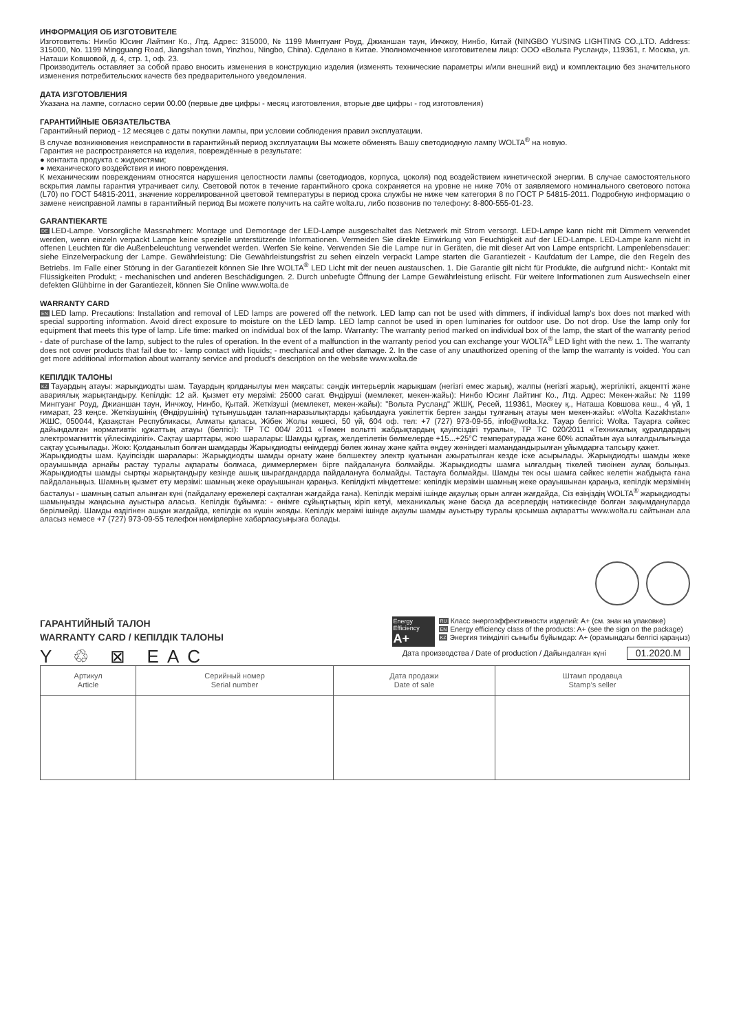ИНФОРМАЦИЯ ОБ ИЗГОТОВИТЕЛЕ
Изготовитель: Нинбо Юсинг Лайтинг Ко., Лтд. Адрес: 315000, № 1199 Минггуанг Роуд, Джианшан таун, Инчжоу, Нинбо, Китай (NINGBO YUSING LIGHTING CO.,LTD. Address: 315000, No. 1199 Mingguang Road, Jiangshan town, Yinzhou, Ningbo, China). Сделано в Китае. Уполномоченное изготовителем лицо: ООО «Вольта Русланд», 119361, г. Москва, ул. Наташи Ковшовой, д. 4, стр. 1, оф. 23.
Производитель оставляет за собой право вносить изменения в конструкцию изделия (изменять технические параметры и/или внешний вид) и комплектацию без значительного изменения потребительских качеств без предварительного уведомления.
ДАТА ИЗГОТОВЛЕНИЯ
Указана на лампе, согласно серии 00.00 (первые две цифры - месяц изготовления, вторые две цифры - год изготовления)
ГАРАНТИЙНЫЕ ОБЯЗАТЕЛЬСТВА
Гарантийный период - 12 месяцев с даты покупки лампы, при условии соблюдения правил эксплуатации.
В случае возникновения неисправности в гарантийный период эксплуатации Вы можете обменять Вашу светодиодную лампу WOLTA<sup>®</sup> на новую.
Гарантия не распространяется на изделия, повреждённые в результате:
● контакта продукта с жидкостями;
● механического воздействия и иного повреждения.
К механическим повреждениям относятся нарушения целостности лампы (светодиодов, корпуса, цоколя) под воздействием кинетической энергии. В случае самостоятельного вскрытия лампы гарантия утрачивает силу. Световой поток в течение гарантийного срока сохраняется на уровне не ниже 70% от заявляемого номинального светового потока (L70) по ГОСТ 54815-2011, значение коррелированной цветовой температуры в период срока службы не ниже чем категория 8 по ГОСТ Р 54815-2011. Подробную информацию о замене неисправной лампы в гарантийный период Вы можете получить на сайте wolta.ru, либо позвонив по телефону: 8-800-555-01-23.
GARANTIEKARTE
DE LED-Lampe. Vorsorgliche Massnahmen: Montage und Demontage der LED-Lampe ausgeschaltet das Netzwerk mit Strom versorgt. LED-Lampe kann nicht mit Dimmern verwendet werden, wenn einzeln verpackt Lampe keine spezielle unterstützende Informationen. Vermeiden Sie direkte Einwirkung von Feuchtigkeit auf der LED-Lampe. LED-Lampe kann nicht in offenen Leuchten für die Außenbeleuchtung verwendet werden. Werfen Sie keine. Verwenden Sie die Lampe nur in Geräten, die mit dieser Art von Lampe entspricht. Lampenlebensdauer: siehe Einzelverpackung der Lampe. Gewährleistung: Die Gewährleistungsfrist zu sehen einzeln verpackt Lampe starten die Garantiezeit - Kaufdatum der Lampe, die den Regeln des Betriebs. Im Falle einer Störung in der Garantiezeit können Sie Ihre WOLTA<sup>®</sup> LED Licht mit der neuen austauschen. 1. Die Garantie gilt nicht für Produkte, die aufgrund nicht:- Kontakt mit Flüssigkeiten Produkt; - mechanischen und anderen Beschädigungen. 2. Durch unbefugte Öffnung der Lampe Gewährleistung erlischt. Für weitere Informationen zum Auswechseln einer defekten Glühbirne in der Garantiezeit, können Sie Online www.wolta.de
WARRANTY CARD
EN LED lamp. Precautions: Installation and removal of LED lamps are powered off the network. LED lamp can not be used with dimmers, if individual lamp's box does not marked with special supporting information. Avoid direct exposure to moisture on the LED lamp. LED lamp cannot be used in open luminaries for outdoor use. Do not drop. Use the lamp only for equipment that meets this type of lamp. Life time: marked on individual box of the lamp. Warranty: The warranty period marked on individual box of the lamp, the start of the warranty period - date of purchase of the lamp, subject to the rules of operation. In the event of a malfunction in the warranty period you can exchange your WOLTA<sup>®</sup> LED light with the new. 1. The warranty does not cover products that fail due to: - lamp contact with liquids; - mechanical and other damage. 2. In the case of any unauthorized opening of the lamp the warranty is voided. You can get more additional information about warranty service and product's description on the website www.wolta.de
КЕПІЛДІК ТАЛОНЫ
KZ Тауардың атауы: жарықдиодты шам. Тауардың қолданылуы мен мақсаты: сәндік интерьерлік жарықшам (негізгі емес жарық), жалпы (негізгі жарық), жергілікті, акцентті және авариялық жарықтандыру. Кепілдік: 12 ай. Қызмет ету мерзімі: 25000 сағат. Өндіруші (мемлекет, мекен-жайы): Нинбо Юсинг Лайтинг Ко., Лтд. Адрес: Мекен-жайы: № 1199 Минггуанг Роуд, Джианшан таун, Инчжоу, Нинбо, Қытай. Жеткізуші (мемлекет, мекен-жайы): "Вольта Русланд" ЖШҚ, Ресей, 119361, Мәскеу қ., Наташа Ковшова көш., 4 үй, 1 ғимарат, 23 кеңсе. Жеткізушінің (Өндірушінің) тұтынушыдан талап-наразылықтарды қабылдауға уәкілеттік берген заңды тұлғаның атауы мен мекен-жайы: «Wolta Kazakhstan» ЖШС, 050044, Қазақстан Республикасы, Алматы қаласы, Жібек Жолы көшесі, 50 үй, 604 оф. тел: +7 (727) 973-09-55, info@wolta.kz. Тауар белгісі: Wolta. Тауарға сәйкес дайындалған нормативтік құжаттың атауы (белгісі): ТР ТС 004/ 2011 «Төмен вольтті жабдықтардың қауіпсіздігі туралы», ТР ТС 020/2011 «Техникалық құралдардың электромагниттік үйлесімділігі». Сақтау шарттары, жою шаралары: Шамды құрғақ, желдетілетін бөлмелерде +15...+25°С температурада және 60% аспайтын ауа ылғалдылығында сақтау ұсынылады. Жою: Қолданылып болған шамдарды Жарықдиодты өнімдерді бөлек жинау және қайта өңдеу жөніндегі мамандандырылған ұйымдарға тапсыру қажет.
Жарықдиодты шам. Қауіпсіздік шаралары: Жарықдиодты шамды орнату және бөлшектеу электр қуатынан ажыратылған кезде іске асырылады. Жарықдиодты шамды жеке орауышында арнайы растау туралы ақпараты болмаса, диммерлермен бірге пайдалануға болмайды. Жарықдиодты шамға ылғалдың тікелей тиюінен аулақ болыңыз. Жарықдиодты шамды сыртқы жарықтандыру кезінде ашық шырағдандарда пайдалануға болмайды. Тастауға болмайды. Шамды тек осы шамға сәйкес келетін жабдықта ғана пайдаланыңыз. Шамның қызмет ету мерзімі: шамның жеке орауышынан қараңыз. Кепілдікті міндеттеме: кепілдік мерзімін шамның жеке орауышынан қараңыз, кепілдік мерзімінің басталуы - шамның сатып алынған күні (пайдалану ережелері сақталған жағдайда ғана). Кепілдік мерзімі ішінде ақаулық орын алған жағдайда, Сіз өзіңіздің WOLTA<sup>®</sup> жарықдиодты шамыңызды жаңасына ауыстыра аласыз. Кепілдік бұйымға: - өнімге сұйықтықтың кіріп кетуі, механикалық және басқа да әсерлердің нәтижесінде болған зақымдануларда берілмейді. Шамды өздігінен ашқан жағдайда, кепілдік өз күшін жояды. Кепілдік мерзімі ішінде ақаулы шамды ауыстыру туралы қосымша ақпаратты www.wolta.ru сайтынан ала аласыз немесе +7 (727) 973-09-55 телефон нөмірлеріне хабарласуыңызға болады.
ГАРАНТИЙНЫЙ ТАЛОН
WARRANTY CARD / КЕПІЛДІК ТАЛОНЫ
Y ♲ ⊠ EAC
Energy Efficiency
A+
RU Класс энергоэффективности изделий: А+ (см. знак на упаковке)
EN Energy efficiency class of the products: A+ (see the sign on the package)
KZ Энергия тиімділігі сыныбы бұйымдар: А+ (орамындағы белгісі қараңыз)
Дата производства / Date of production / Дайындалған күні 01.2020.M
| Артикул Article | Серийный номер Serial number | Дата продажи Date of sale | Штамп продавца Stamp’s seller |
| --- | --- | --- | --- |